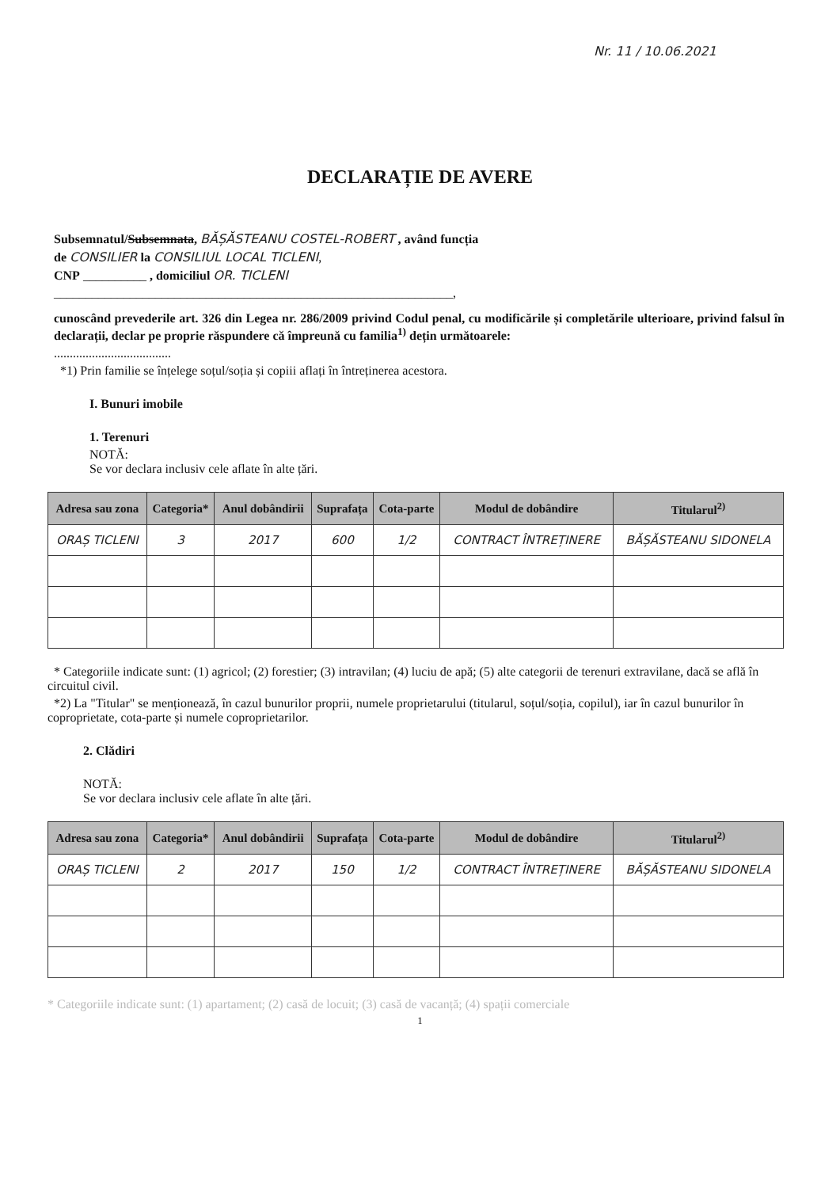Nr. 11 / 10.06.2021
DECLARAȚIE DE AVERE
Subsemnatul/Subsemnata, BĂȘĂSTEANU COSTEL-ROBERT , având funcția
de CONSILIER la CONSILIUL LOCAL TICLENI,
CNP __________ , domiciliul OR. TICLENI
_______________________________________________________________,
cunoscând prevederile art. 326 din Legea nr. 286/2009 privind Codul penal, cu modificările și completările ulterioare, privind falsul în declarații, declar pe proprie răspundere că împreună cu familia<sup>1)</sup> dețin următoarele:
.....................................
*1) Prin familie se înțelege soțul/soția și copiii aflați în întreținerea acestora.
I. Bunuri imobile
1. Terenuri
NOTĂ:
Se vor declara inclusiv cele aflate în alte țări.
| Adresa sau zona | Categoria* | Anul dobândirii | Suprafața | Cota-parte | Modul de dobândire | Titularul<sup>2)</sup> |
| --- | --- | --- | --- | --- | --- | --- |
| ORAȘ TICLENI | 3 | 2017 | 600 | 1/2 | CONTRACT ÎNTREȚINERE | BĂȘĂSTEANU SIDONELA |
* Categoriile indicate sunt: (1) agricol; (2) forestier; (3) intravilan; (4) luciu de apă; (5) alte categorii de terenuri extravilane, dacă se află în circuitul civil.
*2) La "Titular" se menționează, în cazul bunurilor proprii, numele proprietarului (titularul, soțul/soția, copilul), iar în cazul bunurilor în coproprietate, cota-parte și numele coproprietarilor.
2. Clădiri
NOTĂ:
Se vor declara inclusiv cele aflate în alte țări.
| Adresa sau zona | Categoria* | Anul dobândirii | Suprafața | Cota-parte | Modul de dobândire | Titularul<sup>2)</sup> |
| --- | --- | --- | --- | --- | --- | --- |
| ORAȘ TICLENI | 2 | 2017 | 150 | 1/2 | CONTRACT ÎNTREȚINERE | BĂȘĂSTEANU SIDONELA |
* Categoriile indicate sunt: (1) apartament; (2) casă de locuit; (3) casă de vacanță; (4) spații comerciale
1